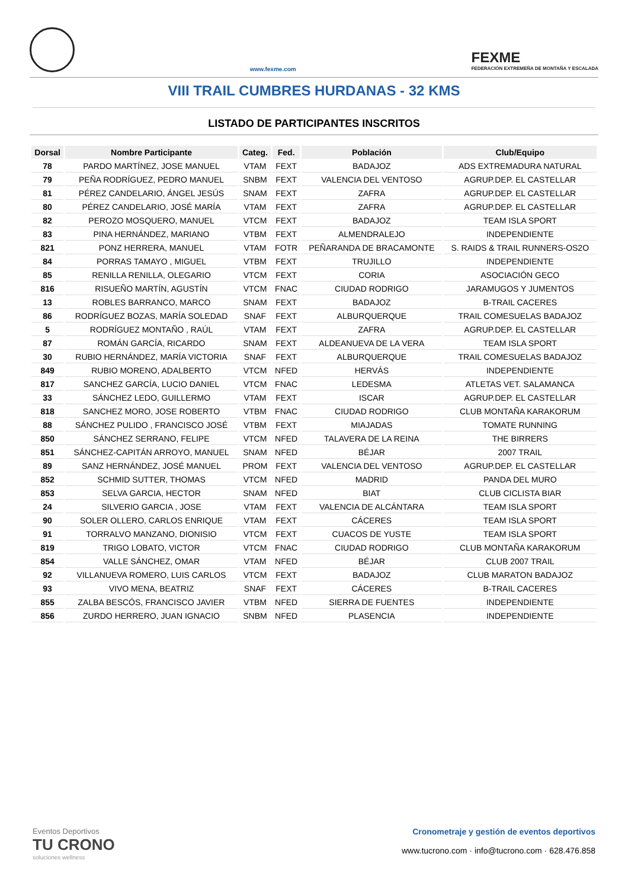www.fexme.com
FEXME
FEDERACIÓN EXTREMEÑA DE MONTAÑA Y ESCALADA
VIII TRAIL CUMBRES HURDANAS - 32 KMS
LISTADO DE PARTICIPANTES INSCRITOS
| Dorsal | Nombre Participante | Categ. | Fed. | Población | Club/Equipo |
| --- | --- | --- | --- | --- | --- |
| 78 | PARDO MARTÍNEZ, JOSE MANUEL | VTAM | FEXT | BADAJOZ | ADS EXTREMADURA NATURAL |
| 79 | PEÑA RODRÍGUEZ, PEDRO MANUEL | SNBM | FEXT | VALENCIA DEL VENTOSO | AGRUP.DEP. EL CASTELLAR |
| 81 | PÉREZ CANDELARIO, ÁNGEL JESÚS | SNAM | FEXT | ZAFRA | AGRUP.DEP. EL CASTELLAR |
| 80 | PÉREZ CANDELARIO, JOSÉ MARÍA | VTAM | FEXT | ZAFRA | AGRUP.DEP. EL CASTELLAR |
| 82 | PEROZO MOSQUERO, MANUEL | VTCM | FEXT | BADAJOZ | TEAM ISLA SPORT |
| 83 | PINA HERNÁNDEZ, MARIANO | VTBM | FEXT | ALMENDRALEJO | INDEPENDIENTE |
| 821 | PONZ HERRERA, MANUEL | VTAM | FOTR | PEÑARANDA DE BRACAMONTE | S. RAIDS & TRAIL RUNNERS-OS2O |
| 84 | PORRAS TAMAYO , MIGUEL | VTBM | FEXT | TRUJILLO | INDEPENDIENTE |
| 85 | RENILLA RENILLA, OLEGARIO | VTCM | FEXT | CORIA | ASOCIACIÓN GECO |
| 816 | RISUEÑO MARTÍN, AGUSTÍN | VTCM | FNAC | CIUDAD RODRIGO | JARAMUGOS Y JUMENTOS |
| 13 | ROBLES BARRANCO, MARCO | SNAM | FEXT | BADAJOZ | B-TRAIL CACERES |
| 86 | RODRÍGUEZ BOZAS, MARÍA SOLEDAD | SNAF | FEXT | ALBURQUERQUE | TRAIL COMESUELAS BADAJOZ |
| 5 | RODRÍGUEZ MONTAÑO , RAÚL | VTAM | FEXT | ZAFRA | AGRUP.DEP. EL CASTELLAR |
| 87 | ROMÁN GARCÍA, RICARDO | SNAM | FEXT | ALDEANUEVA DE LA VERA | TEAM ISLA SPORT |
| 30 | RUBIO HERNÁNDEZ, MARÍA VICTORIA | SNAF | FEXT | ALBURQUERQUE | TRAIL COMESUELAS BADAJOZ |
| 849 | RUBIO MORENO, ADALBERTO | VTCM | NFED | HERVÁS | INDEPENDIENTE |
| 817 | SANCHEZ GARCÍA, LUCIO DANIEL | VTCM | FNAC | LEDESMA | ATLETAS VET. SALAMANCA |
| 33 | SÁNCHEZ LEDO, GUILLERMO | VTAM | FEXT | ISCAR | AGRUP.DEP. EL CASTELLAR |
| 818 | SANCHEZ MORO, JOSE ROBERTO | VTBM | FNAC | CIUDAD RODRIGO | CLUB MONTAÑA KARAKORUM |
| 88 | SÁNCHEZ PULIDO , FRANCISCO JOSÉ | VTBM | FEXT | MIAJADAS | TOMATE RUNNING |
| 850 | SÁNCHEZ SERRANO, FELIPE | VTCM | NFED | TALAVERA DE LA REINA | THE BIRRERS |
| 851 | SÁNCHEZ-CAPITÁN ARROYO, MANUEL | SNAM | NFED | BÉJAR | 2007 TRAIL |
| 89 | SANZ HERNÁNDEZ, JOSÉ MANUEL | PROM | FEXT | VALENCIA DEL VENTOSO | AGRUP.DEP. EL CASTELLAR |
| 852 | SCHMID SUTTER, THOMAS | VTCM | NFED | MADRID | PANDA DEL MURO |
| 853 | SELVA GARCIA, HECTOR | SNAM | NFED | BIAT | CLUB CICLISTA BIAR |
| 24 | SILVERIO GARCIA , JOSE | VTAM | FEXT | VALENCIA DE ALCÁNTARA | TEAM ISLA SPORT |
| 90 | SOLER OLLERO, CARLOS ENRIQUE | VTAM | FEXT | CÁCERES | TEAM ISLA SPORT |
| 91 | TORRALVO MANZANO, DIONISIO | VTCM | FEXT | CUACOS DE YUSTE | TEAM ISLA SPORT |
| 819 | TRIGO LOBATO, VICTOR | VTCM | FNAC | CIUDAD RODRIGO | CLUB MONTAÑA KARAKORUM |
| 854 | VALLE SÁNCHEZ, OMAR | VTAM | NFED | BÉJAR | CLUB 2007 TRAIL |
| 92 | VILLANUEVA ROMERO, LUIS CARLOS | VTCM | FEXT | BADAJOZ | CLUB MARATON BADAJOZ |
| 93 | VIVO MENA, BEATRIZ | SNAF | FEXT | CÁCERES | B-TRAIL CACERES |
| 855 | ZALBA BESCÓS, FRANCISCO JAVIER | VTBM | NFED | SIERRA DE FUENTES | INDEPENDIENTE |
| 856 | ZURDO HERRERO, JUAN IGNACIO | SNBM | NFED | PLASENCIA | INDEPENDIENTE |
Eventos Deportivos
TU CRONO
soluciones wellness
Cronometraje y gestión de eventos deportivos
www.tucrono.com · info@tucrono.com · 628.476.858